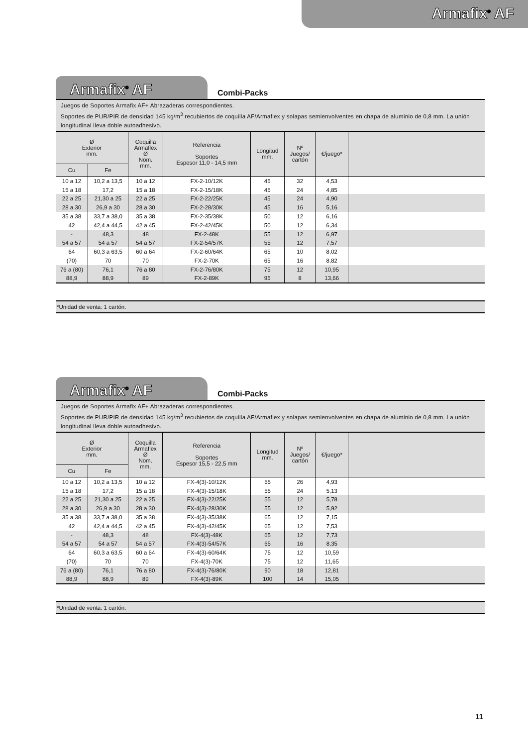Armafix<sup>®</sup> AF
Armafix<sup>®</sup> AF
Combi-Packs
Juegos de Soportes Armafix AF+ Abrazaderas correspondientes.
Soportes de PUR/PIR de densidad 145 kg/m<sup>3</sup> recubiertos de coquilla AF/Armaflex y solapas semienvolventes en chapa de aluminio de 0,8 mm. La unión longitudinal lleva doble autoadhesivo.
| Ø Exterior mm. | | Coquilla Armaflex Ø Nom. mm. | Referencia Soportes Espesor 11,0 - 14,5 mm | Longitud mm. | Nº Juegos/ cartón | €/juego* | |
| --- | --- | --- | --- | --- | --- | --- | --- |
| Cu | Fe | | | | | | |
| 10 a 12 | 10,2 a 13,5 | 10 a 12 | FX-2-10/12K | 45 | 32 | 4,53 | |
| 15 a 18 | 17,2 | 15 a 18 | FX-2-15/18K | 45 | 24 | 4,85 | |
| 22 a 25 | 21,30 a 25 | 22 a 25 | FX-2-22/25K | 45 | 24 | 4,90 | |
| 28 a 30 | 26,9 a 30 | 28 a 30 | FX-2-28/30K | 45 | 16 | 5,16 | |
| 35 a 38 | 33,7 a 38,0 | 35 a 38 | FX-2-35/38K | 50 | 12 | 6,16 | |
| 42 | 42,4 a 44,5 | 42 a 45 | FX-2-42/45K | 50 | 12 | 6,34 | |
| - | 48,3 | 48 | FX-2-48K | 55 | 12 | 6,97 | |
| 54 a 57 | 54 a 57 | 54 a 57 | FX-2-54/57K | 55 | 12 | 7,57 | |
| 64 | 60,3 a 63,5 | 60 a 64 | FX-2-60/64K | 65 | 10 | 8,02 | |
| (70) | 70 | 70 | FX-2-70K | 65 | 16 | 8,82 | |
| 76 a (80) | 76,1 | 76 a 80 | FX-2-76/80K | 75 | 12 | 10,95 | |
| 88,9 | 88,9 | 89 | FX-2-89K | 95 | 8 | 13,66 | |
*Unidad de venta: 1 cartón.
Armafix<sup>®</sup> AF
Combi-Packs
Juegos de Soportes Armafix AF+ Abrazaderas correspondientes.
Soportes de PUR/PIR de densidad 145 kg/m<sup>3</sup> recubiertos de coquilla AF/Armaflex y solapas semienvolventes en chapa de aluminio de 0,8 mm. La unión longitudinal lleva doble autoadhesivo.
| Ø Exterior mm. | | Coquilla Armaflex Ø Nom. mm. | Referencia Soportes Espesor 15,5 - 22,5 mm | Longitud mm. | Nº Juegos/ cartón | €/juego* | |
| --- | --- | --- | --- | --- | --- | --- | --- |
| Cu | Fe | | | | | | |
| 10 a 12 | 10,2 a 13,5 | 10 a 12 | FX-4(3)-10/12K | 55 | 26 | 4,93 | |
| 15 a 18 | 17,2 | 15 a 18 | FX-4(3)-15/18K | 55 | 24 | 5,13 | |
| 22 a 25 | 21,30 a 25 | 22 a 25 | FX-4(3)-22/25K | 55 | 12 | 5,78 | |
| 28 a 30 | 26,9 a 30 | 28 a 30 | FX-4(3)-28/30K | 55 | 12 | 5,92 | |
| 35 a 38 | 33,7 a 38,0 | 35 a 38 | FX-4(3)-35/38K | 65 | 12 | 7,15 | |
| 42 | 42,4 a 44,5 | 42 a 45 | FX-4(3)-42/45K | 65 | 12 | 7,53 | |
| - | 48,3 | 48 | FX-4(3)-48K | 65 | 12 | 7,73 | |
| 54 a 57 | 54 a 57 | 54 a 57 | FX-4(3)-54/57K | 65 | 16 | 8,35 | |
| 64 | 60,3 a 63,5 | 60 a 64 | FX-4(3)-60/64K | 75 | 12 | 10,59 | |
| (70) | 70 | 70 | FX-4(3)-70K | 75 | 12 | 11,65 | |
| 76 a (80) | 76,1 | 76 a 80 | FX-4(3)-76/80K | 90 | 18 | 12,81 | |
| 88,9 | 88,9 | 89 | FX-4(3)-89K | 100 | 14 | 15,05 | |
*Unidad de venta: 1 cartón.
11